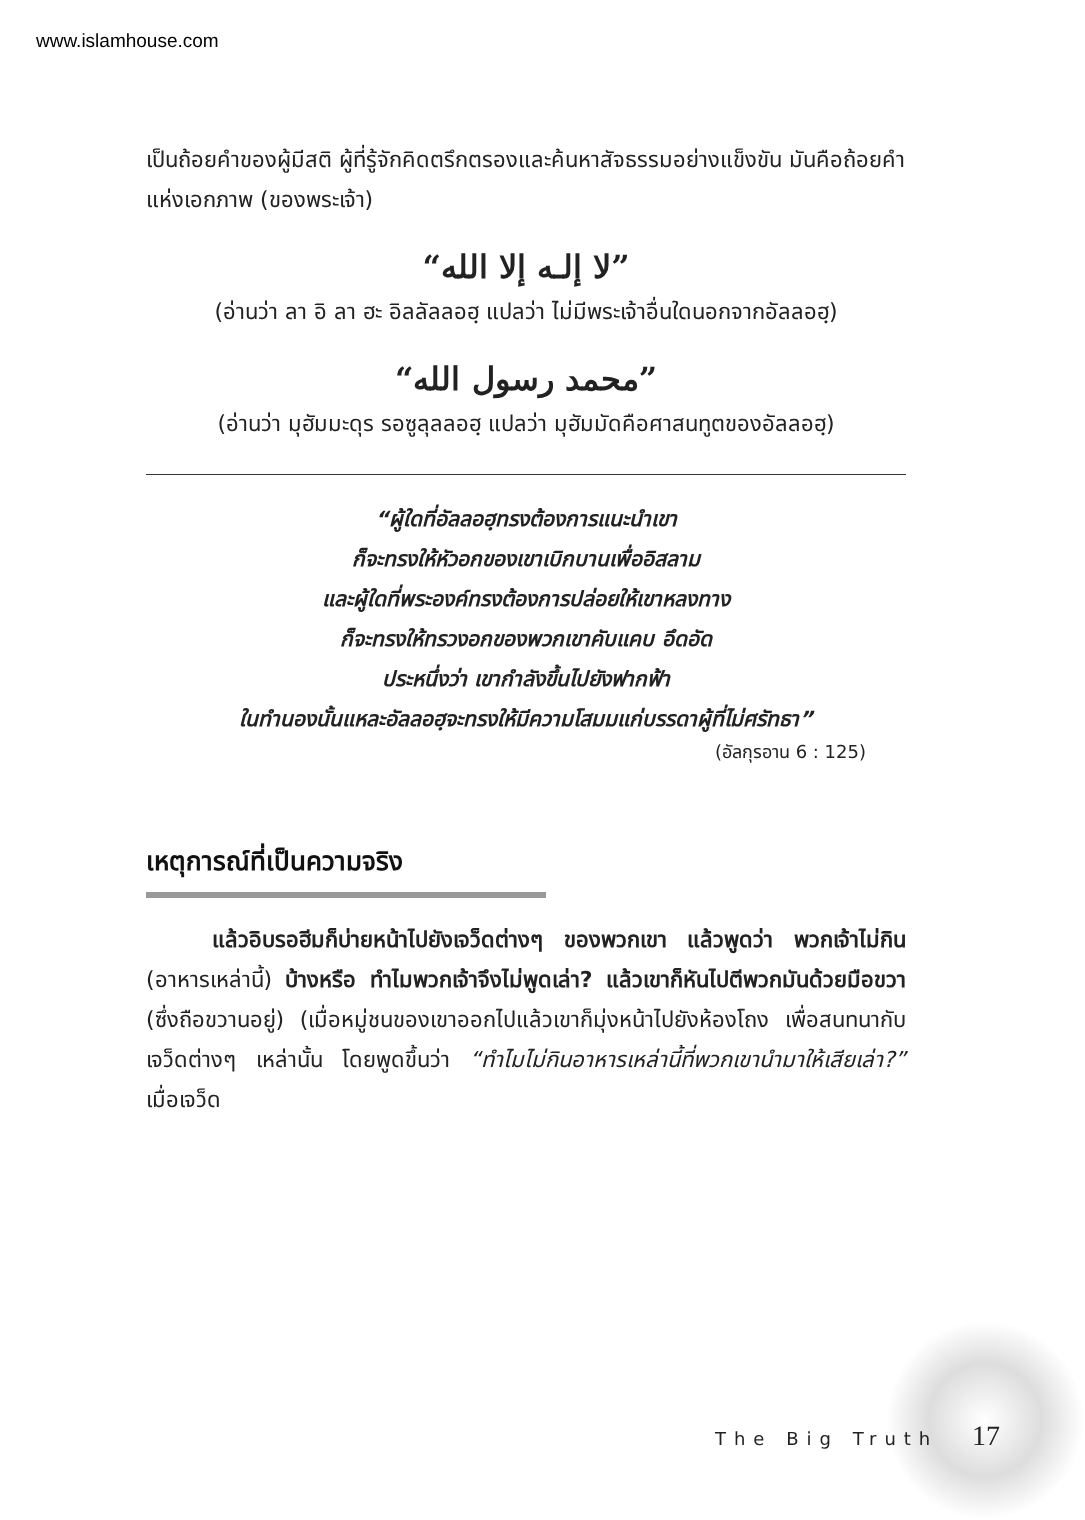www.islamhouse.com
เป็นถ้อยคำของผู้มีสติ ผู้ที่รู้จักคิดตรึกตรองและค้นหาสัจธรรมอย่างแข็งขัน มันคือถ้อยคำแห่งเอกภาพ (ของพระเจ้า)
“لا إلـه إلا الله”
(อ่านว่า ลา อิ ลา ฮะ อิลลัลลอฮฺ แปลว่า ไม่มีพระเจ้าอื่นใดนอกจากอัลลอฮฺ)
“محمد رسول الله”
(อ่านว่า มุฮัมมะดุร รอซูลุลลอฮฺ แปลว่า มุฮัมมัดคือศาสนทูตของอัลลอฮฺ)
“ผู้ใดที่อัลลอฮฺทรงต้องการแนะนำเขา
ก็จะทรงให้หัวอกของเขาเบิกบานเพื่ออิสลาม
และผู้ใดที่พระองค์ทรงต้องการปล่อยให้เขาหลงทาง
ก็จะทรงให้ทรวงอกของพวกเขาคับแคบ อึดอัด
ประหนึ่งว่า เขากำลังขึ้นไปยังฟากฟ้า
ในทำนองนั้นแหละอัลลอฮฺจะทรงให้มีความโสมมแก่บรรดาผู้ที่ไม่ศรัทธา”
(อัลกุรอาน 6 : 125)
เหตุการณ์ที่เป็นความจริง
   แล้วอิบรอฮีมก็บ่ายหน้าไปยังเจว็ดต่างๆ ของพวกเขา แล้วพูดว่า พวกเจ้าไม่กิน (อาหารเหล่านี้) บ้างหรือ ทำไมพวกเจ้าจึงไม่พูดเล่า? แล้วเขาก็หันไปตีพวกมันด้วยมือขวา (ซึ่งถือขวานอยู่) (เมื่อหมู่ชนของเขาออกไปแล้วเขาก็มุ่งหน้าไปยังห้องโถง เพื่อสนทนากับเจว็ดต่างๆ เหล่านั้น โดยพูดขึ้นว่า “ทำไมไม่กินอาหารเหล่านี้ที่พวกเขานำมาให้เสียเล่า?” เมื่อเจว็ด
The Big Truth 17